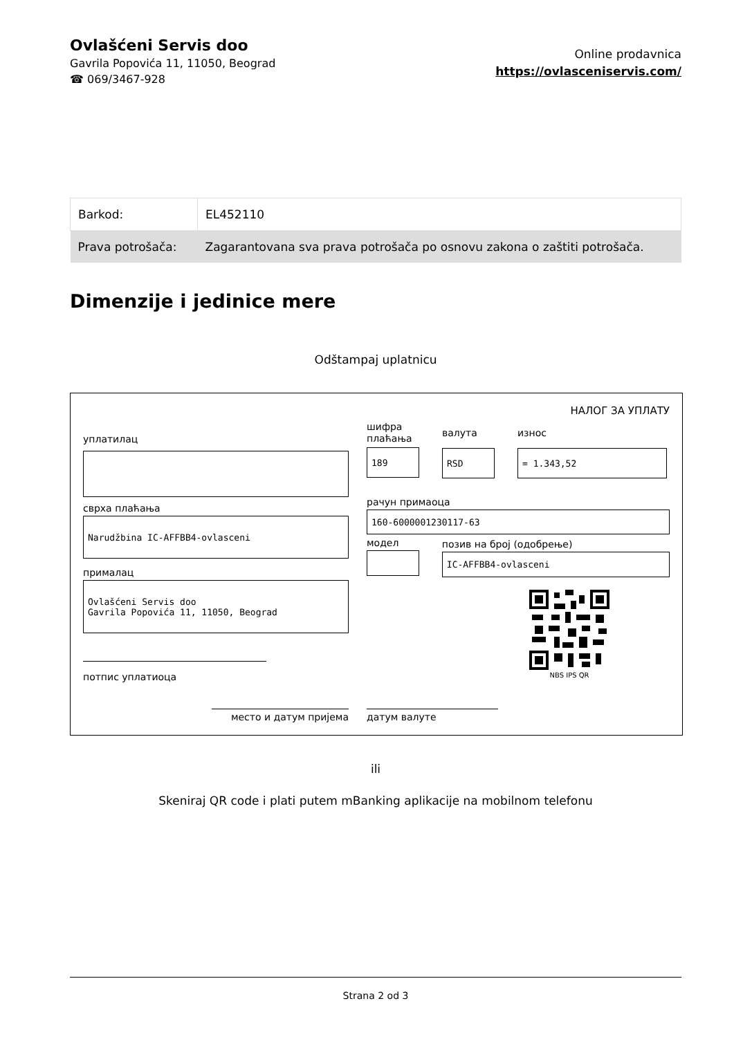Ovlašćeni Servis doo
Gavrila Popovića 11, 11050, Beograd
☎ 069/3467-928
Online prodavnica
https://ovlasceniservis.com/
| Barkod: | EL452110 |
| Prava potrošača: | Zagarantovana sva prava potrošača po osnovu zakona o zaštiti potrošača. |
Dimenzije i jedinice mere
Odštampaj uplatnicu
НАЛОГ ЗА УПЛАТУ
уплатилац
сврха плаћања
Narudžbina IC-AFFBB4-ovlasceni
прималац
Ovlašćeni Servis doo
Gavrila Popovića 11, 11050, Beograd
потпис уплатиоца
шифра
плаћања
189
валута
RSD
износ
= 1.343,52
рачун примаоца
160-6000001230117-63
модел позив на број (одобрење)
IC-AFFBB4-ovlasceni
NBS IPS QR
место и датум пријема датум валуте
ili
Skeniraj QR code i plati putem mBanking aplikacije na mobilnom telefonu
Strana 2 od 3